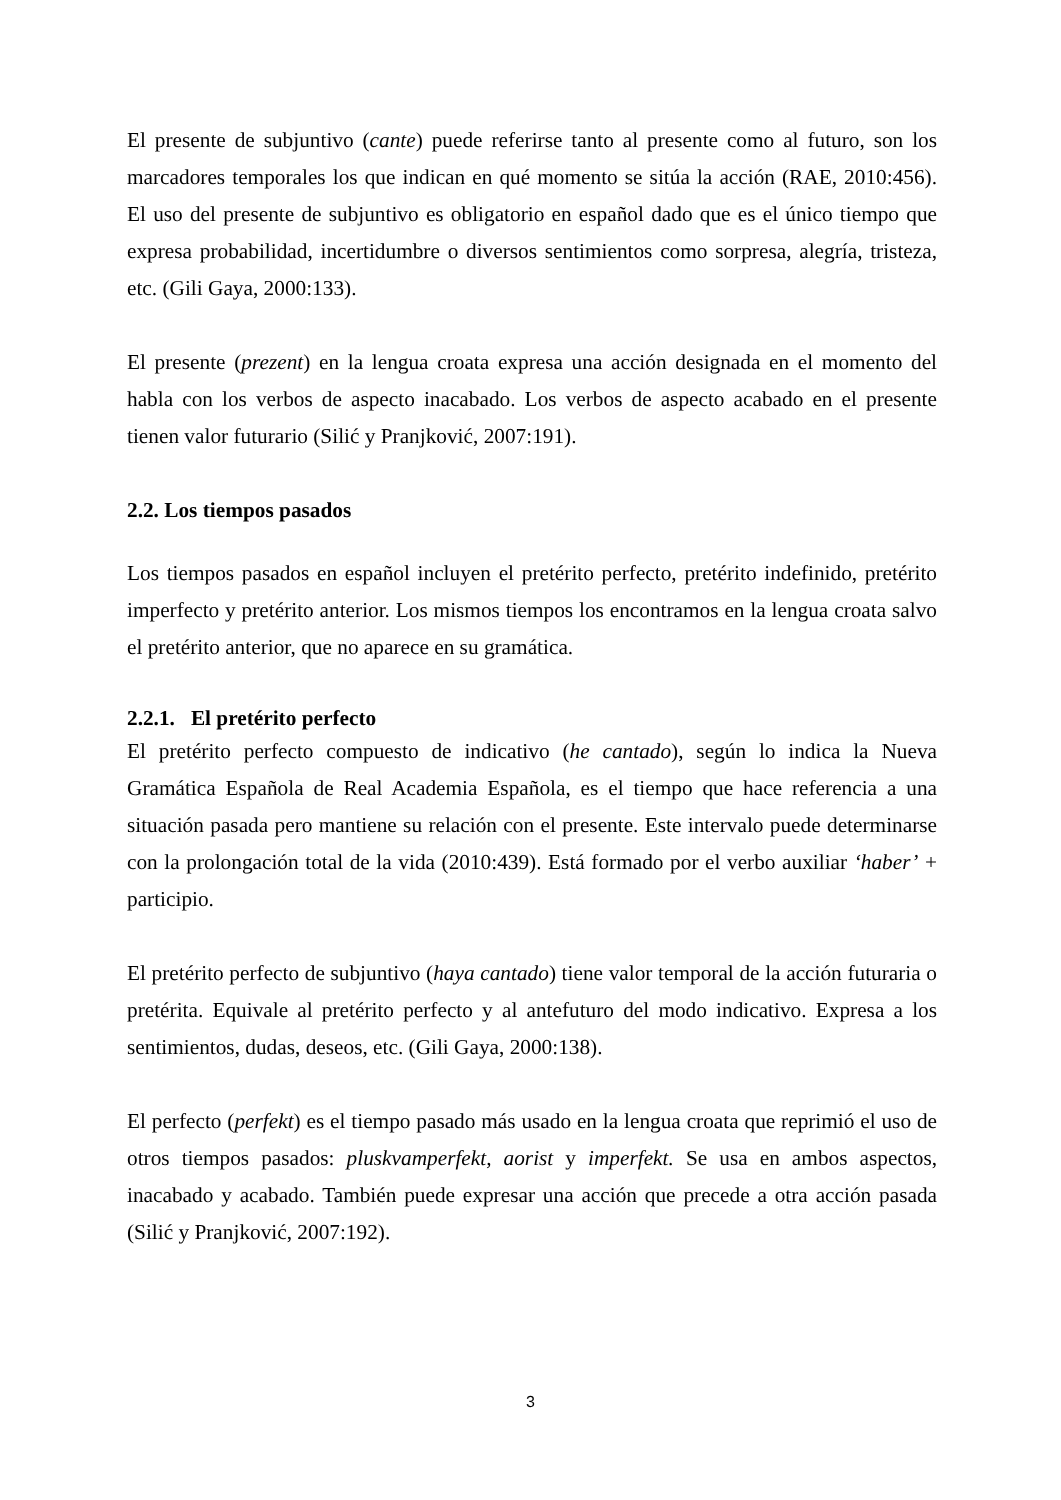El presente de subjuntivo (cante) puede referirse tanto al presente como al futuro, son los marcadores temporales los que indican en qué momento se sitúa la acción (RAE, 2010:456). El uso del presente de subjuntivo es obligatorio en español dado que es el único tiempo que expresa probabilidad, incertidumbre o diversos sentimientos como sorpresa, alegría, tristeza, etc. (Gili Gaya, 2000:133).
El presente (prezent) en la lengua croata expresa una acción designada en el momento del habla con los verbos de aspecto inacabado. Los verbos de aspecto acabado en el presente tienen valor futurario (Silić y Pranjković, 2007:191).
2.2. Los tiempos pasados
Los tiempos pasados en español incluyen el pretérito perfecto, pretérito indefinido, pretérito imperfecto y pretérito anterior. Los mismos tiempos los encontramos en la lengua croata salvo el pretérito anterior, que no aparece en su gramática.
2.2.1. El pretérito perfecto
El pretérito perfecto compuesto de indicativo (he cantado), según lo indica la Nueva Gramática Española de Real Academia Española, es el tiempo que hace referencia a una situación pasada pero mantiene su relación con el presente. Este intervalo puede determinarse con la prolongación total de la vida (2010:439). Está formado por el verbo auxiliar ‘haber’ + participio.
El pretérito perfecto de subjuntivo (haya cantado) tiene valor temporal de la acción futuraria o pretérita. Equivale al pretérito perfecto y al antefuturo del modo indicativo. Expresa a los sentimientos, dudas, deseos, etc. (Gili Gaya, 2000:138).
El perfecto (perfekt) es el tiempo pasado más usado en la lengua croata que reprimió el uso de otros tiempos pasados: pluskvamperfekt, aorist y imperfekt. Se usa en ambos aspectos, inacabado y acabado. También puede expresar una acción que precede a otra acción pasada (Silić y Pranjković, 2007:192).
3